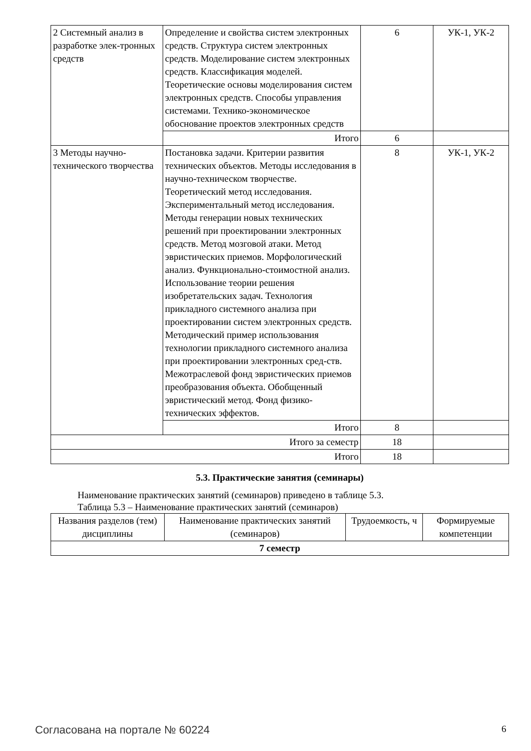| 2 Системный анализ в разработке элек-тронных средств | Определение и свойства систем электронных средств. Структура систем электронных средств. Моделирование систем электронных средств. Классификация моделей. Теоретические основы моделирования систем электронных средств. Способы управления системами. Технико-экономическое обоснование проектов электронных средств | 6 | УК-1, УК-2 |
| | Итого | 6 | |
| 3 Методы научно-технического творчества | Постановка задачи. Критерии развития технических объектов. Методы исследования в научно-техническом творчестве. Теоретический метод исследования. Экспериментальный метод исследования. Методы генерации новых технических решений при проектировании электронных средств. Метод мозговой атаки. Метод эвристических приемов. Морфологический анализ. Функционально-стоимостной анализ. Использование теории решения изобретательских задач. Технология прикладного системного анализа при проектировании систем электронных средств. Методический пример использования технологии прикладного системного анализа при проектировании электронных сред-ств. Межотраслевой фонд эвристических приемов преобразования объекта. Обобщенный эвристический метод. Фонд физико-технических эффектов. | 8 | УК-1, УК-2 |
| | Итого | 8 | |
| Итого за семестр | | 18 | |
| Итого | | 18 | |
5.3. Практические занятия (семинары)
Наименование практических занятий (семинаров) приведено в таблице 5.3.
Таблица 5.3 – Наименование практических занятий (семинаров)
| Названия разделов (тем) дисциплины | Наименование практических занятий (семинаров) | Трудоемкость, ч | Формируемые компетенции |
| --- | --- | --- | --- |
| 7 семестр | | | |
Согласована на портале № 60224 6